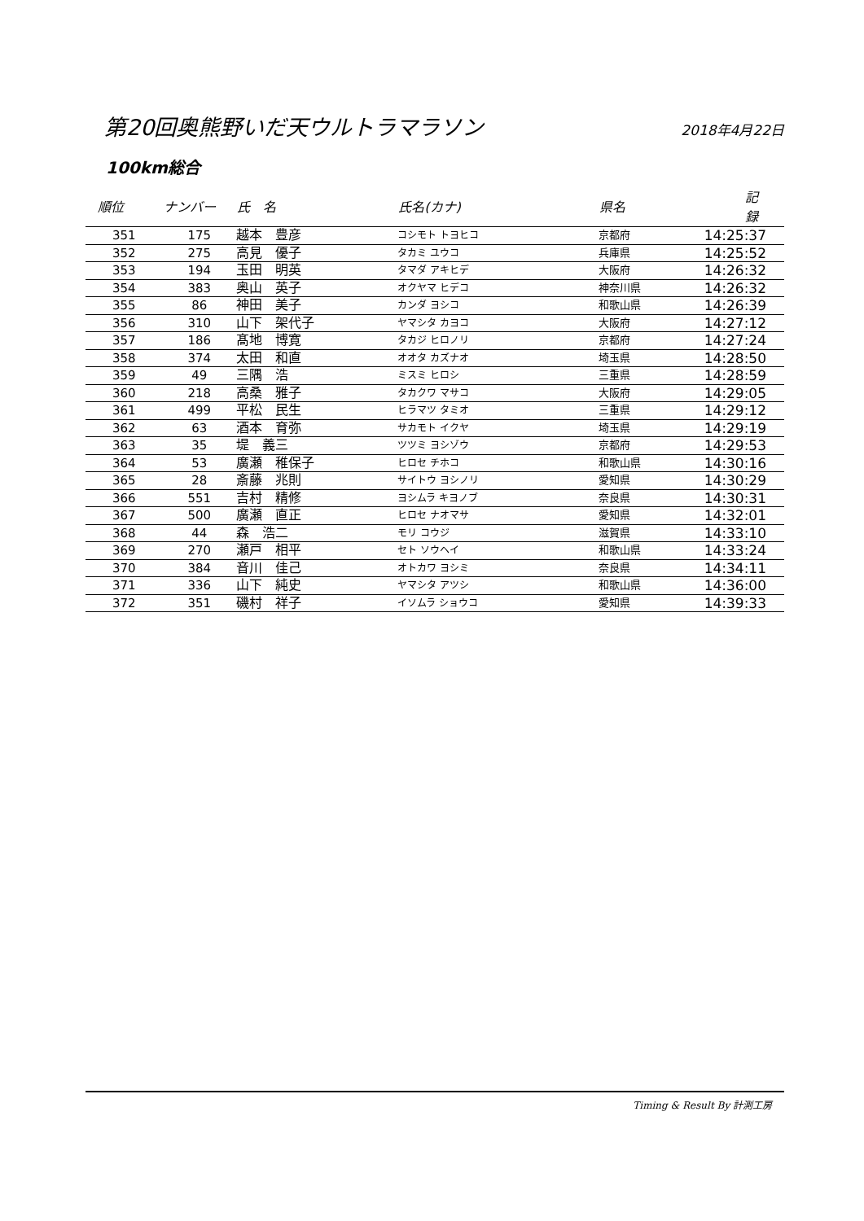第20回奥熊野いだ天ウルトラマラソン
2018年4月22日
100km総合
| 順位 | ナンバー | 氏 名 | 氏名(カナ) | 県名 | 記 録 |
| --- | --- | --- | --- | --- | --- |
| 351 | 175 | 越本 豊彦 | コシモト トヨヒコ | 京都府 | 14:25:37 |
| 352 | 275 | 高見 優子 | タカミ ユウコ | 兵庫県 | 14:25:52 |
| 353 | 194 | 玉田 明英 | タマダ アキヒデ | 大阪府 | 14:26:32 |
| 354 | 383 | 奥山 英子 | オクヤマ ヒデコ | 神奈川県 | 14:26:32 |
| 355 | 86 | 神田 美子 | カンダ ヨシコ | 和歌山県 | 14:26:39 |
| 356 | 310 | 山下 架代子 | ヤマシタ カヨコ | 大阪府 | 14:27:12 |
| 357 | 186 | 髙地 博寛 | タカジ ヒロノリ | 京都府 | 14:27:24 |
| 358 | 374 | 太田 和直 | オオタ カズナオ | 埼玉県 | 14:28:50 |
| 359 | 49 | 三隅 浩 | ミスミ ヒロシ | 三重県 | 14:28:59 |
| 360 | 218 | 高桑 雅子 | タカクワ マサコ | 大阪府 | 14:29:05 |
| 361 | 499 | 平松 民生 | ヒラマツ タミオ | 三重県 | 14:29:12 |
| 362 | 63 | 酒本 育弥 | サカモト イクヤ | 埼玉県 | 14:29:19 |
| 363 | 35 | 堤 義三 | ツツミ ヨシゾウ | 京都府 | 14:29:53 |
| 364 | 53 | 廣瀬 稚保子 | ヒロセ チホコ | 和歌山県 | 14:30:16 |
| 365 | 28 | 斎藤 兆則 | サイトウ ヨシノリ | 愛知県 | 14:30:29 |
| 366 | 551 | 吉村 精修 | ヨシムラ キヨノブ | 奈良県 | 14:30:31 |
| 367 | 500 | 廣瀬 直正 | ヒロセ ナオマサ | 愛知県 | 14:32:01 |
| 368 | 44 | 森 浩二 | モリ コウジ | 滋賀県 | 14:33:10 |
| 369 | 270 | 瀬戸 相平 | セト ソウヘイ | 和歌山県 | 14:33:24 |
| 370 | 384 | 音川 佳己 | オトカワ ヨシミ | 奈良県 | 14:34:11 |
| 371 | 336 | 山下 純史 | ヤマシタ アツシ | 和歌山県 | 14:36:00 |
| 372 | 351 | 磯村 祥子 | イソムラ ショウコ | 愛知県 | 14:39:33 |
Timing & Result By 計測工房